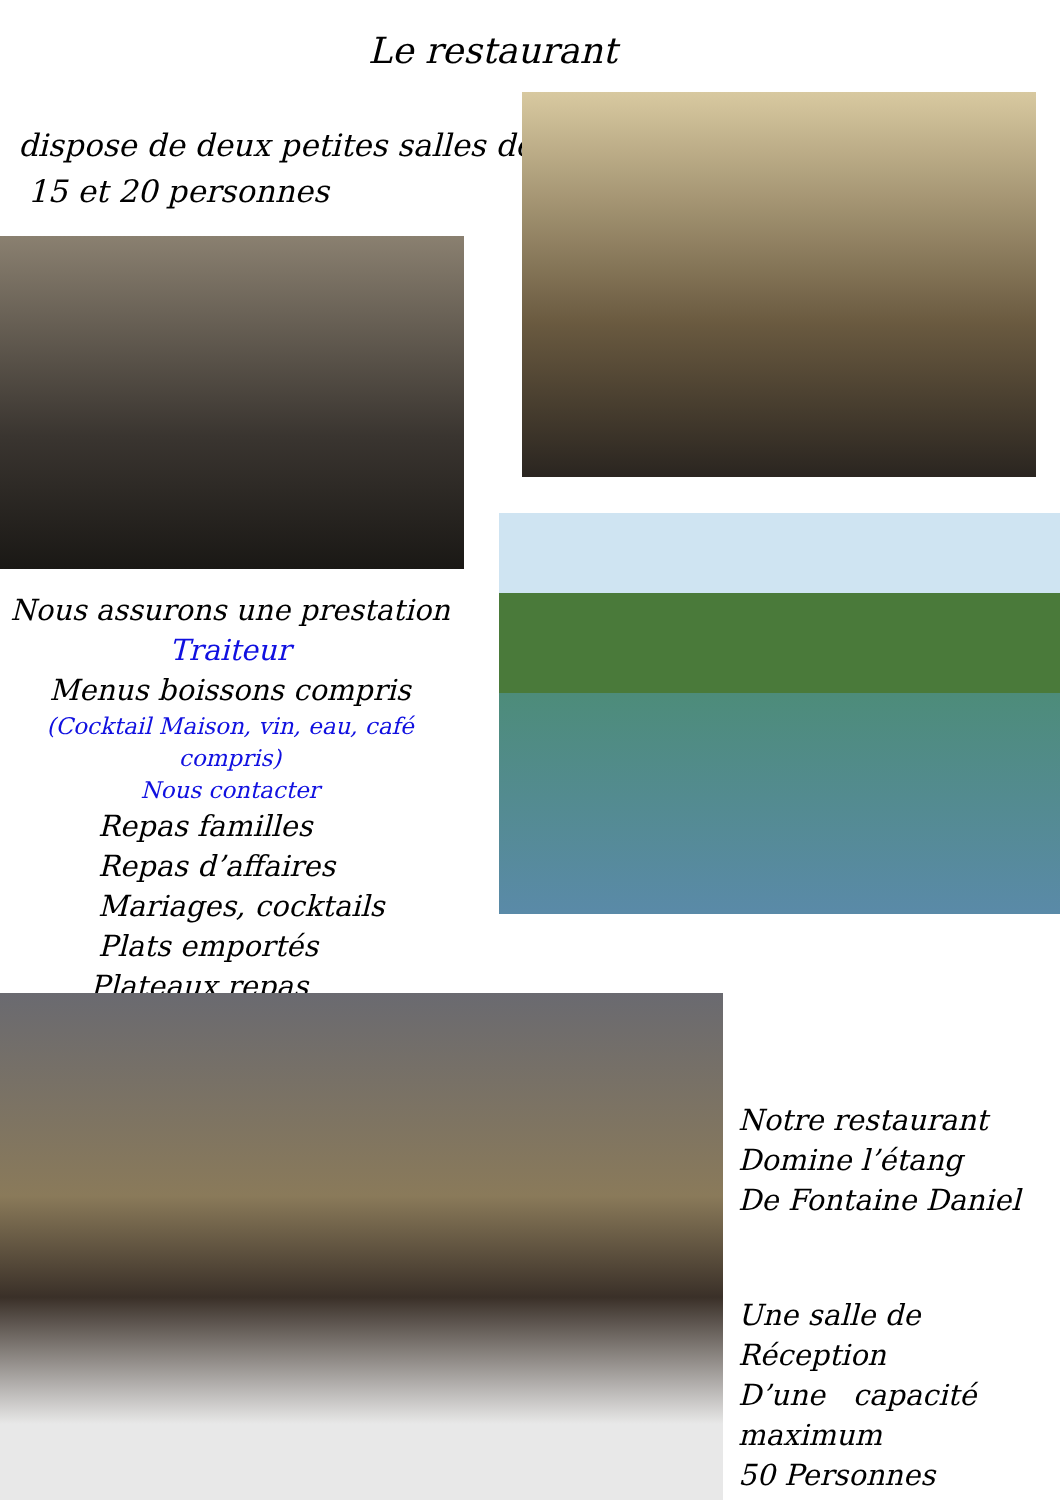Le restaurant
dispose de deux petites salles de
15 et 20 personnes
Nous assurons une prestation
Traiteur
Menus boissons compris
(Cocktail Maison, vin, eau, café compris)
Nous contacter
Repas familles
Repas d’affaires
Mariages, cocktails
Plats emportés
Plateaux repas
Notre restaurant
Domine l’étang
De Fontaine Daniel
Une salle de Réception
D’une capacité
maximum
50 Personnes